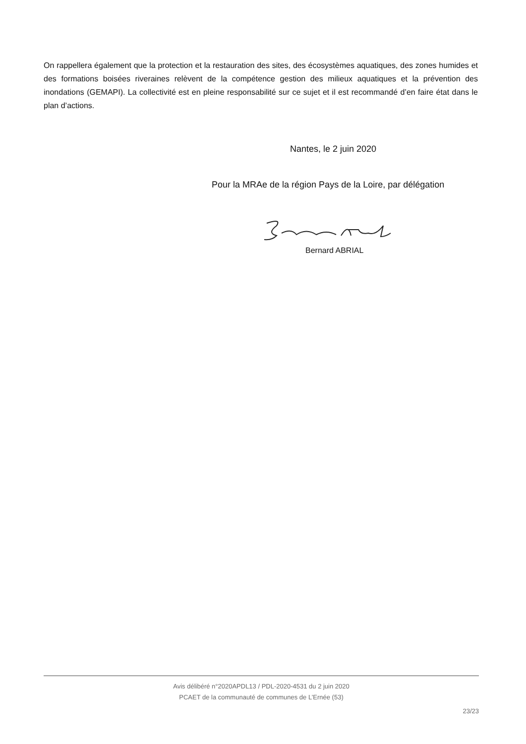On rappellera également que la protection et la restauration des sites, des écosystèmes aquatiques, des zones humides et des formations boisées riveraines relèvent de la compétence gestion des milieux aquatiques et la prévention des inondations (GEMAPI). La collectivité est en pleine responsabilité sur ce sujet et il est recommandé d’en faire état dans le plan d’actions.
Nantes, le 2 juin 2020
Pour la MRAe de la région Pays de la Loire, par délégation
Bernard ABRIAL
Avis délibéré n°2020APDL13 / PDL-2020-4531 du 2 juin 2020
PCAET de la communauté de communes de L’Ernée (53)
23/23